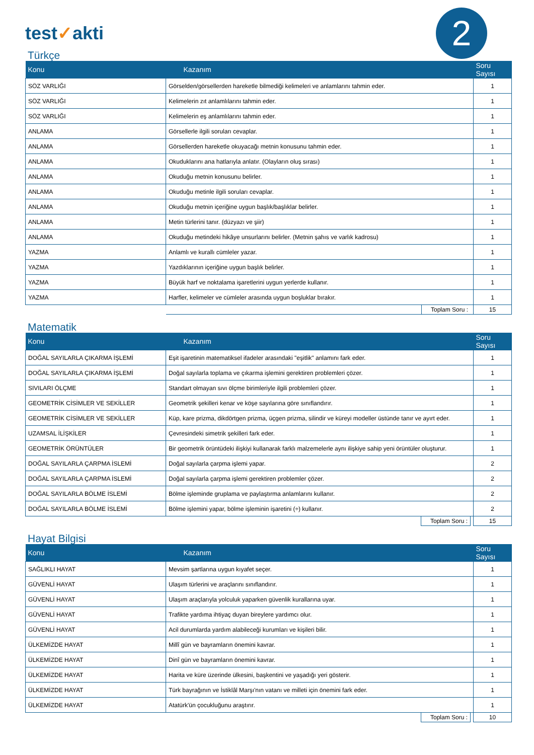2
test✓akti
Türkçe
| Konu | Kazanım | Soru Sayısı |
| --- | --- | --- |
| SÖZ VARLIĞI | Görselden/görsellerden hareketle bilmediği kelimeleri ve anlamlarını tahmin eder. | 1 |
| SÖZ VARLIĞI | Kelimelerin zıt anlamlılarını tahmin eder. | 1 |
| SÖZ VARLIĞI | Kelimelerin eş anlamlılarını tahmin eder. | 1 |
| ANLAMA | Görsellerle ilgili soruları cevaplar. | 1 |
| ANLAMA | Görsellerden hareketle okuyacağı metnin konusunu tahmin eder. | 1 |
| ANLAMA | Okuduklarını ana hatlarıyla anlatır. (Olayların oluş sırası) | 1 |
| ANLAMA | Okuduğu metnin konusunu belirler. | 1 |
| ANLAMA | Okuduğu metinle ilgili soruları cevaplar. | 1 |
| ANLAMA | Okuduğu metnin içeriğine uygun başlık/başlıklar belirler. | 1 |
| ANLAMA | Metin türlerini tanır. (düzyazı ve şiir) | 1 |
| ANLAMA | Okuduğu metindeki hikâye unsurlarını belirler. (Metnin şahıs ve varlık kadrosu) | 1 |
| YAZMA | Anlamlı ve kurallı cümleler yazar. | 1 |
| YAZMA | Yazdıklarının içeriğine uygun başlık belirler. | 1 |
| YAZMA | Büyük harf ve noktalama işaretlerini uygun yerlerde kullanır. | 1 |
| YAZMA | Harfler, kelimeler ve cümleler arasında uygun boşluklar bırakır. | 1 |
| | Toplam Soru : | 15 |
Matematik
| Konu | Kazanım | Soru Sayısı |
| --- | --- | --- |
| DOĞAL SAYILARLA ÇIKARMA İŞLEMİ | Eşit işaretinin matematiksel ifadeler arasındaki "eşitlik" anlamını fark eder. | 1 |
| DOĞAL SAYILARLA ÇIKARMA İŞLEMİ | Doğal sayılarla toplama ve çıkarma işlemini gerektiren problemleri çözer. | 1 |
| SIVILARI ÖLÇME | Standart olmayan sıvı ölçme birimleriyle ilgili problemleri çözer. | 1 |
| GEOMETRİK CİSİMLER VE SEKİLLER | Geometrik şekilleri kenar ve köşe sayılarına göre sınıflandırır. | 1 |
| GEOMETRİK CİSİMLER VE SEKİLLER | Küp, kare prizma, dikdörtgen prizma, üçgen prizma, silindir ve küreyi modeller üstünde tanır ve ayırt eder. | 1 |
| UZAMSAL İLİŞKİLER | Çevresindeki simetrik şekilleri fark eder. | 1 |
| GEOMETRİK ÖRÜNTÜLER | Bir geometrik örüntüdeki ilişkiyi kullanarak farklı malzemelerle aynı ilişkiye sahip yeni örüntüler oluşturur. | 1 |
| DOĞAL SAYILARLA ÇARPMA İSLEMİ | Doğal sayılarla çarpma işlemi yapar. | 2 |
| DOĞAL SAYILARLA ÇARPMA İSLEMİ | Doğal sayılarla çarpma işlemi gerektiren problemler çözer. | 2 |
| DOĞAL SAYILARLA BÖLME İSLEMİ | Bölme işleminde gruplama ve paylaştırma anlamlarını kullanır. | 2 |
| DOĞAL SAYILARLA BÖLME İSLEMİ | Bölme işlemini yapar, bölme işleminin işaretini (÷) kullanır. | 2 |
| | Toplam Soru : | 15 |
Hayat Bilgisi
| Konu | Kazanım | Soru Sayısı |
| --- | --- | --- |
| SAĞLIKLI HAYAT | Mevsim şartlarına uygun kıyafet seçer. | 1 |
| GÜVENLİ HAYAT | Ulaşım türlerini ve araçlarını sınıflandırır. | 1 |
| GÜVENLİ HAYAT | Ulaşım araçlarıyla yolculuk yaparken güvenlik kurallarına uyar. | 1 |
| GÜVENLİ HAYAT | Trafikte yardıma ihtiyaç duyan bireylere yardımcı olur. | 1 |
| GÜVENLİ HAYAT | Acil durumlarda yardım alabileceği kurumları ve kişileri bilir. | 1 |
| ÜLKEMİZDE HAYAT | Millî gün ve bayramların önemini kavrar. | 1 |
| ÜLKEMİZDE HAYAT | Dinî gün ve bayramların önemini kavrar. | 1 |
| ÜLKEMİZDE HAYAT | Harita ve küre üzerinde ülkesini, başkentini ve yaşadığı yeri gösterir. | 1 |
| ÜLKEMİZDE HAYAT | Türk bayrağının ve İstiklâl Marşı'nın vatanı ve milleti için önemini fark eder. | 1 |
| ÜLKEMİZDE HAYAT | Atatürk'ün çocukluğunu araştırır. | 1 |
| | Toplam Soru : | 10 |